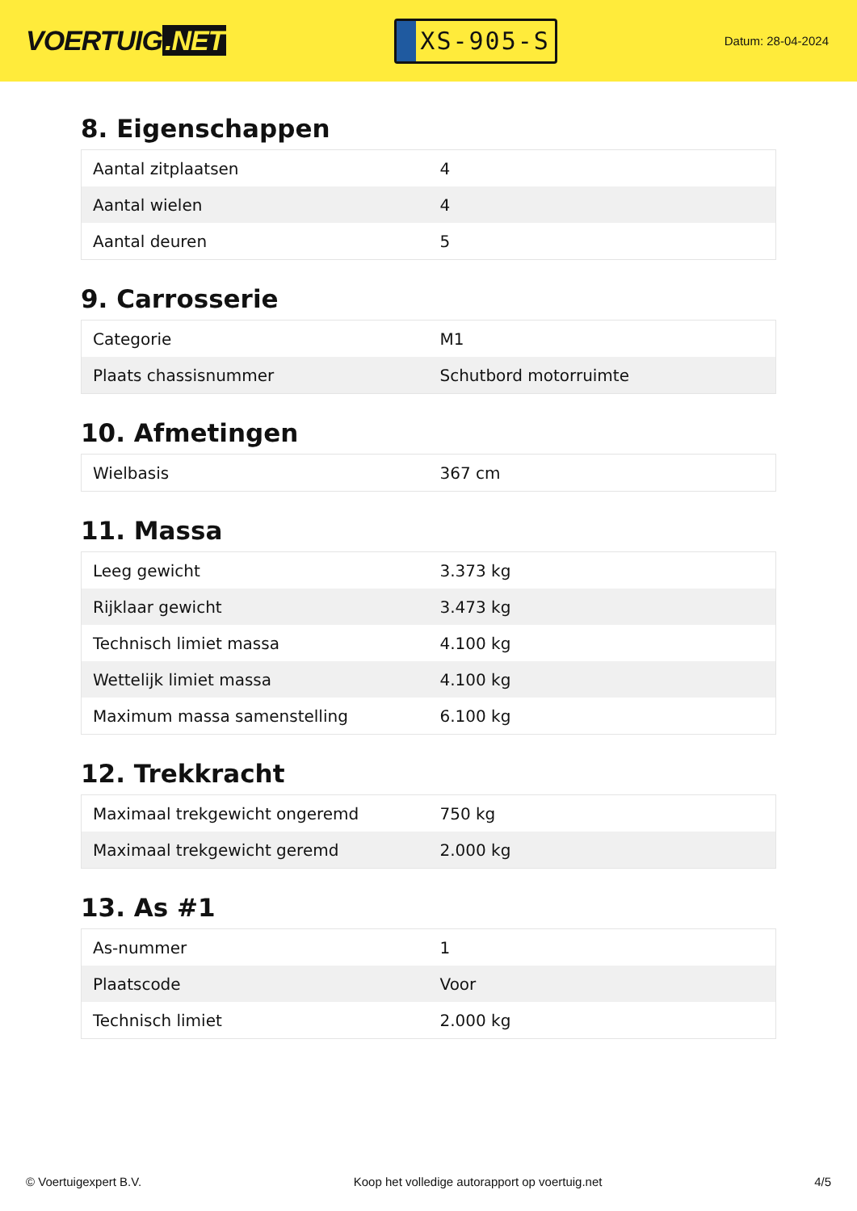VOERTUIG.NET
XS-905-S
Datum: 28-04-2024
8. Eigenschappen
| Aantal zitplaatsen | 4 |
| Aantal wielen | 4 |
| Aantal deuren | 5 |
9. Carrosserie
| Categorie | M1 |
| Plaats chassisnummer | Schutbord motorruimte |
10. Afmetingen
| Wielbasis | 367 cm |
11. Massa
| Leeg gewicht | 3.373 kg |
| Rijklaar gewicht | 3.473 kg |
| Technisch limiet massa | 4.100 kg |
| Wettelijk limiet massa | 4.100 kg |
| Maximum massa samenstelling | 6.100 kg |
12. Trekkracht
| Maximaal trekgewicht ongeremd | 750 kg |
| Maximaal trekgewicht geremd | 2.000 kg |
13. As #1
| As-nummer | 1 |
| Plaatscode | Voor |
| Technisch limiet | 2.000 kg |
© Voertuigexpert B.V. Koop het volledige autorapport op voertuig.net 4/5